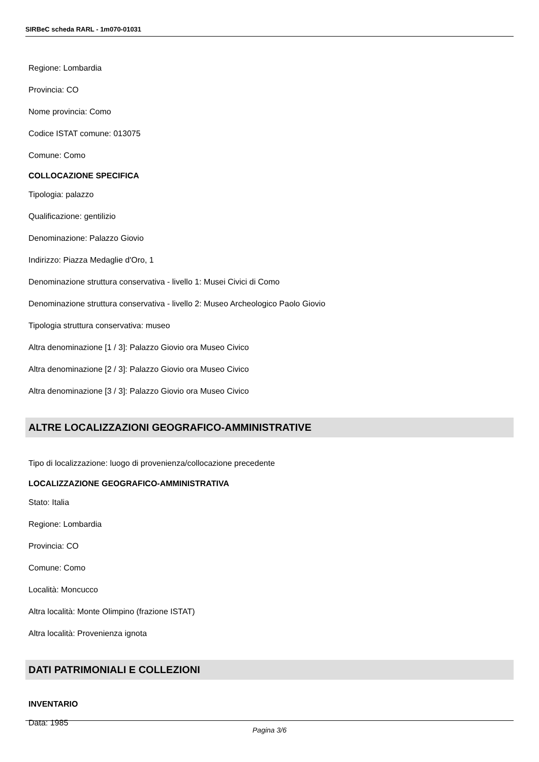SIRBeC scheda RARL - 1m070-01031
Regione: Lombardia
Provincia: CO
Nome provincia: Como
Codice ISTAT comune: 013075
Comune: Como
COLLOCAZIONE SPECIFICA
Tipologia: palazzo
Qualificazione: gentilizio
Denominazione: Palazzo Giovio
Indirizzo: Piazza Medaglie d'Oro, 1
Denominazione struttura conservativa - livello 1: Musei Civici di Como
Denominazione struttura conservativa - livello 2: Museo Archeologico Paolo Giovio
Tipologia struttura conservativa: museo
Altra denominazione [1 / 3]: Palazzo Giovio ora Museo Civico
Altra denominazione [2 / 3]: Palazzo Giovio ora Museo Civico
Altra denominazione [3 / 3]: Palazzo Giovio ora Museo Civico
ALTRE LOCALIZZAZIONI GEOGRAFICO-AMMINISTRATIVE
Tipo di localizzazione: luogo di provenienza/collocazione precedente
LOCALIZZAZIONE GEOGRAFICO-AMMINISTRATIVA
Stato: Italia
Regione: Lombardia
Provincia: CO
Comune: Como
Località: Moncucco
Altra località: Monte Olimpino (frazione ISTAT)
Altra località: Provenienza ignota
DATI PATRIMONIALI E COLLEZIONI
INVENTARIO
Data: 1985
Pagina 3/6